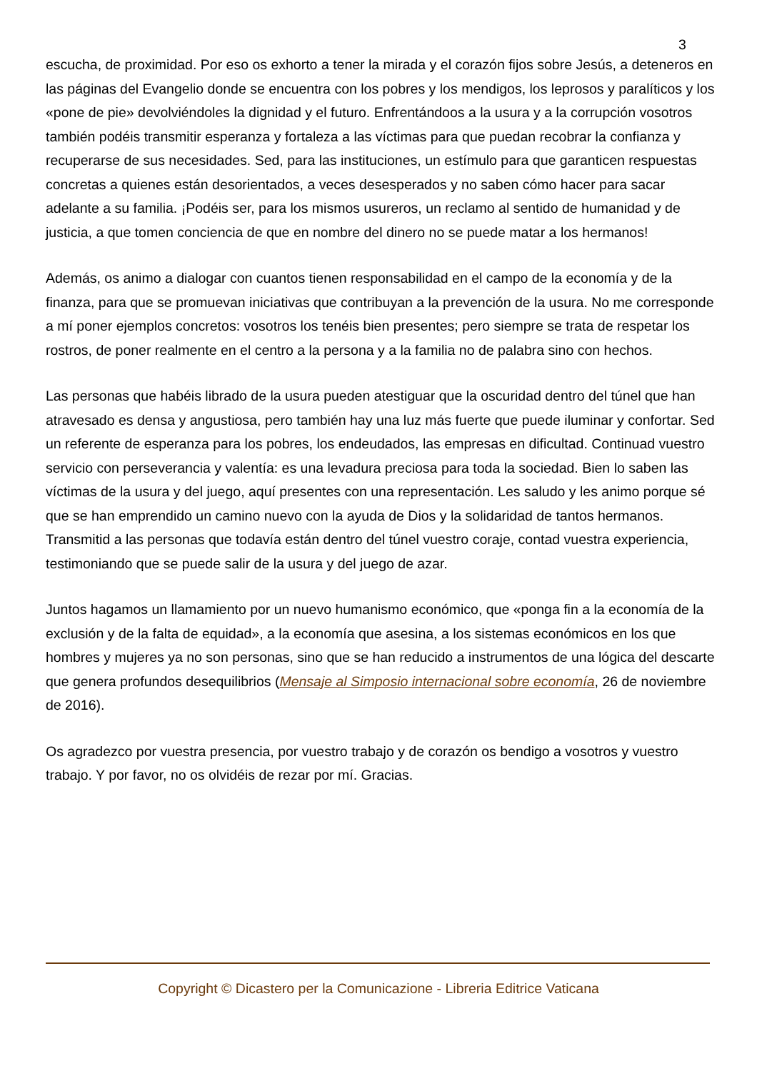3
escucha, de proximidad. Por eso os exhorto a tener la mirada y el corazón fijos sobre Jesús, a deteneros en las páginas del Evangelio donde se encuentra con los pobres y los mendigos, los leprosos y paralíticos y los «pone de pie» devolviéndoles la dignidad y el futuro. Enfrentándoos a la usura y a la corrupción vosotros también podéis transmitir esperanza y fortaleza a las víctimas para que puedan recobrar la confianza y recuperarse de sus necesidades. Sed, para las instituciones, un estímulo para que garanticen respuestas concretas a quienes están desorientados, a veces desesperados y no saben cómo hacer para sacar adelante a su familia. ¡Podéis ser, para los mismos usureros, un reclamo al sentido de humanidad y de justicia, a que tomen conciencia de que en nombre del dinero no se puede matar a los hermanos!
Además, os animo a dialogar con cuantos tienen responsabilidad en el campo de la economía y de la finanza, para que se promuevan iniciativas que contribuyan a la prevención de la usura. No me corresponde a mí poner ejemplos concretos: vosotros los tenéis bien presentes; pero siempre se trata de respetar los rostros, de poner realmente en el centro a la persona y a la familia no de palabra sino con hechos.
Las personas que habéis librado de la usura pueden atestiguar que la oscuridad dentro del túnel que han atravesado es densa y angustiosa, pero también hay una luz más fuerte que puede iluminar y confortar. Sed un referente de esperanza para los pobres, los endeudados, las empresas en dificultad. Continuad vuestro servicio con perseverancia y valentía: es una levadura preciosa para toda la sociedad. Bien lo saben las víctimas de la usura y del juego, aquí presentes con una representación. Les saludo y les animo porque sé que se han emprendido un camino nuevo con la ayuda de Dios y la solidaridad de tantos hermanos. Transmitid a las personas que todavía están dentro del túnel vuestro coraje, contad vuestra experiencia, testimoniando que se puede salir de la usura y del juego de azar.
Juntos hagamos un llamamiento por un nuevo humanismo económico, que «ponga fin a la economía de la exclusión y de la falta de equidad», a la economía que asesina, a los sistemas económicos en los que hombres y mujeres ya no son personas, sino que se han reducido a instrumentos de una lógica del descarte que genera profundos desequilibrios (Mensaje al Simposio internacional sobre economía, 26 de noviembre de 2016).
Os agradezco por vuestra presencia, por vuestro trabajo y de corazón os bendigo a vosotros y vuestro trabajo. Y por favor, no os olvidéis de rezar por mí. Gracias.
Copyright © Dicastero per la Comunicazione - Libreria Editrice Vaticana